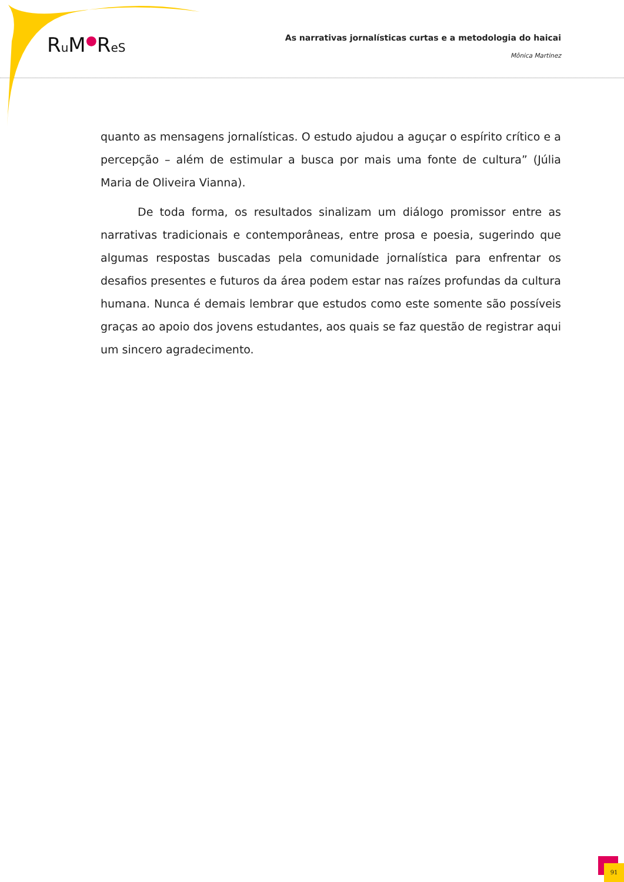Ru M●ReS
As narrativas jornalísticas curtas e a metodologia do haicai
Mônica Martinez
quanto as mensagens jornalísticas. O estudo ajudou a aguçar o espírito crítico e a percepção – além de estimular a busca por mais uma fonte de cultura” (Júlia Maria de Oliveira Vianna).
De toda forma, os resultados sinalizam um diálogo promissor entre as narrativas tradicionais e contemporâneas, entre prosa e poesia, sugerindo que algumas respostas buscadas pela comunidade jornalística para enfrentar os desafios presentes e futuros da área podem estar nas raízes profundas da cultura humana. Nunca é demais lembrar que estudos como este somente são possíveis graças ao apoio dos jovens estudantes, aos quais se faz questão de registrar aqui um sincero agradecimento.
91